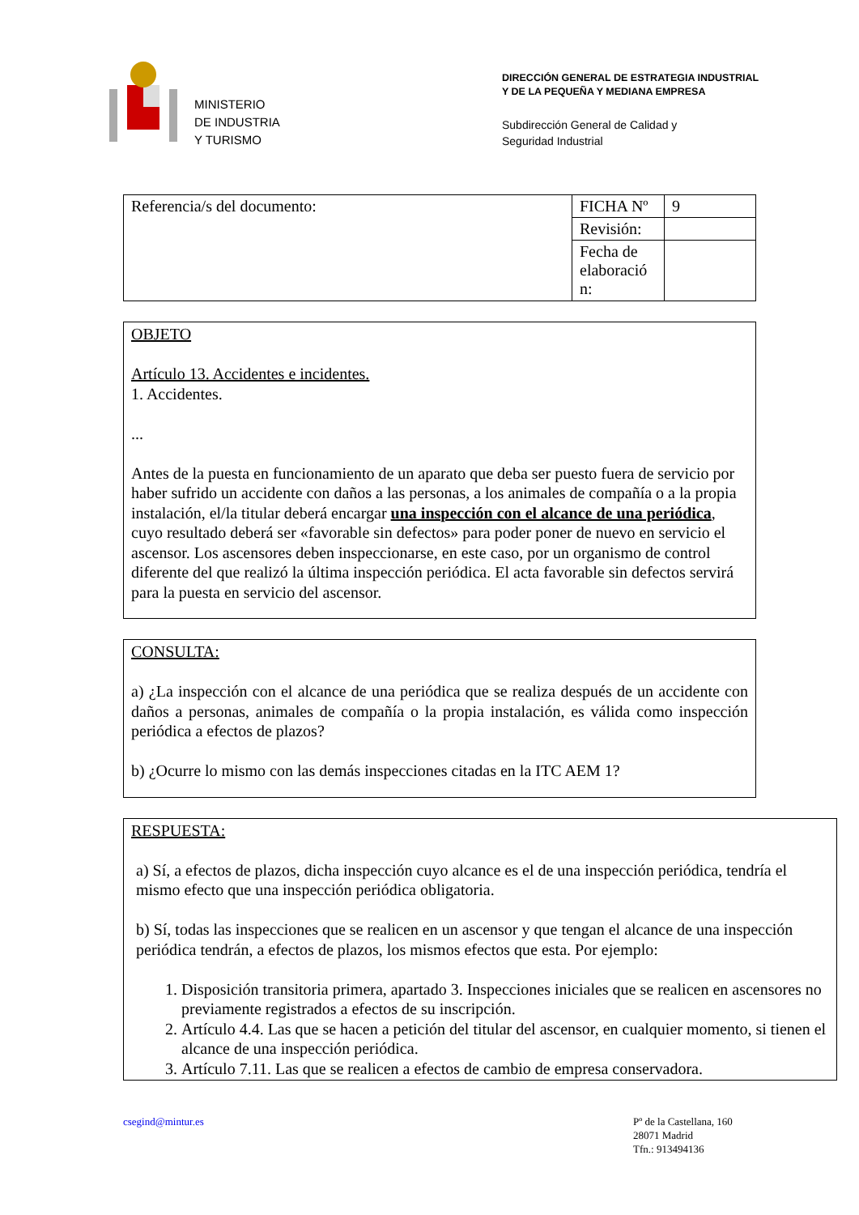MINISTERIO
DE INDUSTRIA
Y TURISMO
DIRECCIÓN GENERAL DE ESTRATEGIA INDUSTRIAL
Y DE LA PEQUEÑA Y MEDIANA EMPRESA
Subdirección General de Calidad y
Seguridad Industrial
| Referencia/s del documento: | FICHA Nº | 9 |
| | Revisión: | |
| | Fecha de elaboració n: | |
OBJETO
Artículo 13. Accidentes e incidentes.
1. Accidentes.
...
Antes de la puesta en funcionamiento de un aparato que deba ser puesto fuera de servicio por haber sufrido un accidente con daños a las personas, a los animales de compañía o a la propia instalación, el/la titular deberá encargar una inspección con el alcance de una periódica, cuyo resultado deberá ser «favorable sin defectos» para poder poner de nuevo en servicio el ascensor. Los ascensores deben inspeccionarse, en este caso, por un organismo de control diferente del que realizó la última inspección periódica. El acta favorable sin defectos servirá para la puesta en servicio del ascensor.
CONSULTA:
a) ¿La inspección con el alcance de una periódica que se realiza después de un accidente con daños a personas, animales de compañía o la propia instalación, es válida como inspección periódica a efectos de plazos?
b) ¿Ocurre lo mismo con las demás inspecciones citadas en la ITC AEM 1?
RESPUESTA:
a) Sí, a efectos de plazos, dicha inspección cuyo alcance es el de una inspección periódica, tendría el mismo efecto que una inspección periódica obligatoria.
b) Sí, todas las inspecciones que se realicen en un ascensor y que tengan el alcance de una inspección periódica tendrán, a efectos de plazos, los mismos efectos que esta. Por ejemplo:
1. Disposición transitoria primera, apartado 3. Inspecciones iniciales que se realicen en ascensores no previamente registrados a efectos de su inscripción.
2. Artículo 4.4. Las que se hacen a petición del titular del ascensor, en cualquier momento, si tienen el alcance de una inspección periódica.
3. Artículo 7.11. Las que se realicen a efectos de cambio de empresa conservadora.
csegind@mintur.es Pº de la Castellana, 160
28071 Madrid
Tfn.: 913494136